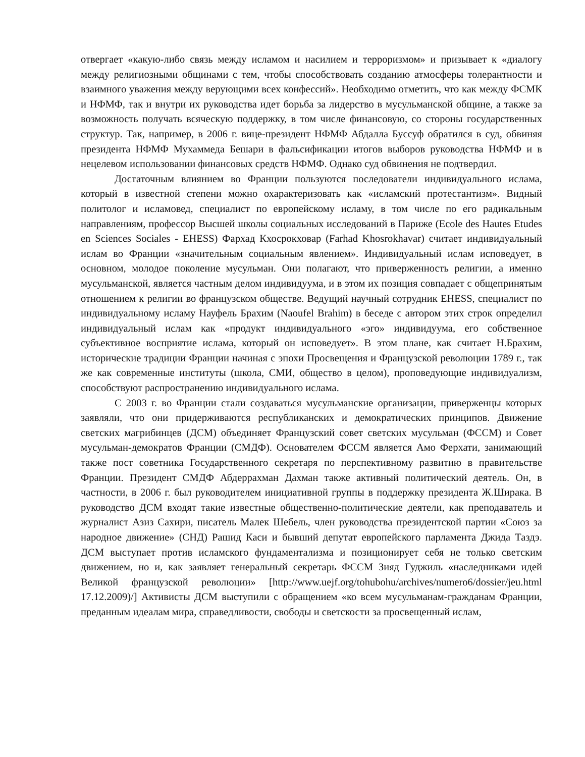отвергает «какую-либо связь между исламом и насилием и терроризмом» и призывает к «диалогу между религиозными общинами с тем, чтобы способствовать созданию атмосферы толерантности и взаимного уважения между верующими всех конфессий». Необходимо отметить, что как между ФСМК и НФМФ, так и внутри их руководства идет борьба за лидерство в мусульманской общине, а также за возможность получать всяческую поддержку, в том числе финансовую, со стороны государственных структур. Так, например, в 2006 г. вице-президент НФМФ Абдалла Буссуф обратился в суд, обвиняя президента НФМФ Мухаммеда Бешари в фальсификации итогов выборов руководства НФМФ и в нецелевом использовании финансовых средств НФМФ. Однако суд обвинения не подтвердил.
Достаточным влиянием во Франции пользуются последователи индивидуального ислама, который в известной степени можно охарактеризовать как «исламский протестантизм». Видный политолог и исламовед, специалист по европейскому исламу, в том числе по его радикальным направлениям, профессор Высшей школы социальных исследований в Париже (Ecole des Hautes Etudes en Sciences Sociales - EHESS) Фархад Кхосрокховар (Farhad Khosrokhavar) считает индивидуальный ислам во Франции «значительным социальным явлением». Индивидуальный ислам исповедует, в основном, молодое поколение мусульман. Они полагают, что приверженность религии, а именно мусульманской, является частным делом индивидуума, и в этом их позиция совпадает с общепринятым отношением к религии во французском обществе. Ведущий научный сотрудник EHESS, специалист по индивидуальному исламу Науфель Брахим (Naoufel Brahim) в беседе с автором этих строк определил индивидуальный ислам как «продукт индивидуального «эго» индивидуума, его собственное субъективное восприятие ислама, который он исповедует». В этом плане, как считает Н.Брахим, исторические традиции Франции начиная с эпохи Просвещения и Французской революции 1789 г., так же как современные институты (школа, СМИ, общество в целом), проповедующие индивидуализм, способствуют распространению индивидуального ислама.
С 2003 г. во Франции стали создаваться мусульманские организации, приверженцы которых заявляли, что они придерживаются республиканских и демократических принципов. Движение светских магрибинцев (ДСМ) объединяет Французский совет светских мусульман (ФССМ) и Совет мусульман-демократов Франции (СМДФ). Основателем ФССМ является Амо Ферхати, занимающий также пост советника Государственного секретаря по перспективному развитию в правительстве Франции. Президент СМДФ Абдеррахман Дахман также активный политический деятель. Он, в частности, в 2006 г. был руководителем инициативной группы в поддержку президента Ж.Ширака. В руководство ДСМ входят такие известные общественно-политические деятели, как преподаватель и журналист Азиз Сахири, писатель Малек Шебель, член руководства президентской партии «Союз за народное движение» (СНД) Рашид Каси и бывший депутат европейского парламента Джида Таздэ. ДСМ выступает против исламского фундаментализма и позиционирует себя не только светским движением, но и, как заявляет генеральный секретарь ФССМ Зияд Гуджиль «наследниками идей Великой французской революции» [http://www.uejf.org/tohubohu/archives/numero6/dossier/jeu.html 17.12.2009)/] Активисты ДСМ выступили с обращением «ко всем мусульманам-гражданам Франции, преданным идеалам мира, справедливости, свободы и светскости за просвещенный ислам,